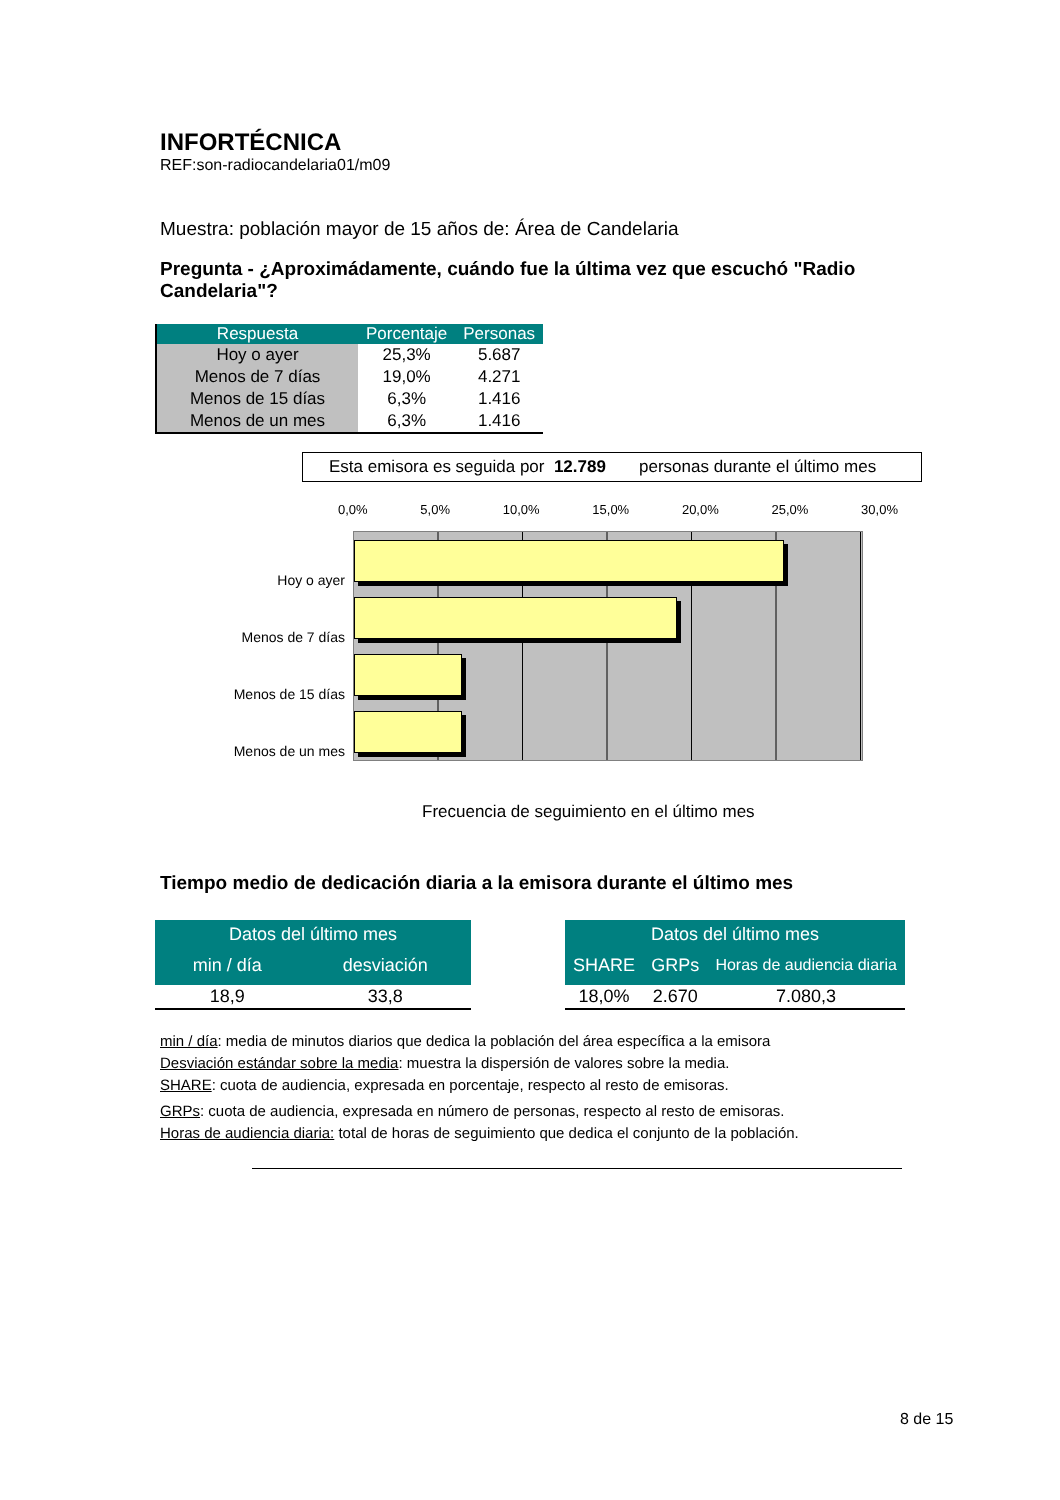INFORTÉCNICA
REF:son-radiocandelaria01/m09
Muestra: población mayor de 15 años de: Área de Candelaria
Pregunta - ¿Aproximádamente, cuándo fue la última vez que escuchó "Radio Candelaria"?
| Respuesta | Porcentaje | Personas |
| --- | --- | --- |
| Hoy o ayer | 25,3% | 5.687 |
| Menos de 7 días | 19,0% | 4.271 |
| Menos de 15 días | 6,3% | 1.416 |
| Menos de un mes | 6,3% | 1.416 |
Esta emisora es seguida por 12.789 personas durante el último mes
Hoy o ayer
Menos de 7 días
Menos de 15 días
Menos de un mes
0,0% 5,0% 10,0% 15,0% 20,0% 25,0% 30,0%
Frecuencia de seguimiento en el último mes
Tiempo medio de dedicación diaria a la emisora durante el último mes
| Datos del último mes | |
| --- | --- |
| min / día | desviación |
| 18,9 | 33,8 |
| Datos del último mes | | |
| --- | --- | --- |
| SHARE | GRPs | Horas de audiencia diaria |
| 18,0% | 2.670 | 7.080,3 |
min / día: media de minutos diarios que dedica la población del área específica a la emisora
Desviación estándar sobre la media: muestra la dispersión de valores sobre la media.
SHARE: cuota de audiencia, expresada en porcentaje, respecto al resto de emisoras.
GRPs: cuota de audiencia, expresada en número de personas, respecto al resto de emisoras.
Horas de audiencia diaria: total de horas de seguimiento que dedica el conjunto de la población.
8 de 15